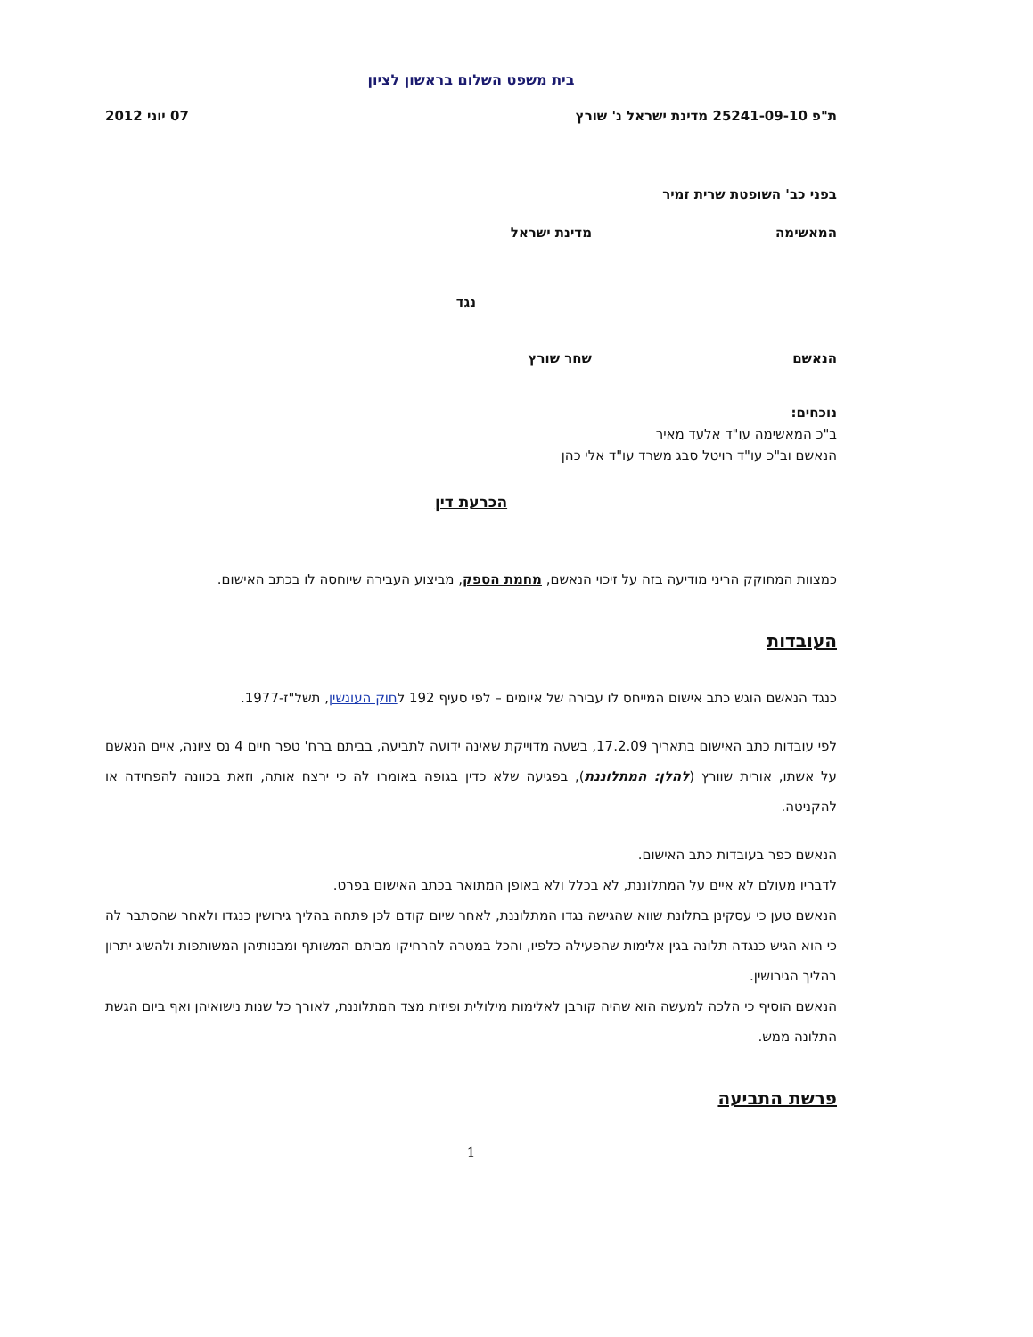בית משפט השלום בראשון לציון
ת"פ 25241-09-10 מדינת ישראל נ' שורץ 07 יוני 2012
בפני כב' השופטת שרית זמיר
המאשימה מדינת ישראל
נגד
הנאשם שחר שורץ
נוכחים:
ב"כ המאשימה עו"ד אלעד מאיר
הנאשם וב"כ עו"ד רויטל סבג משרד עו"ד אלי כהן
הכרעת דין
כמצוות המחוקק הריני מודיעה בזה על זיכוי הנאשם, מחמת הספק, מביצוע העבירה שיוחסה לו בכתב האישום.
העובדות
כנגד הנאשם הוגש כתב אישום המייחס לו עבירה של איומים – לפי סעיף 192 לחוק העונשין, תשל"ז-1977.
לפי עובדות כתב האישום בתאריך 17.2.09, בשעה מדוייקת שאינה ידועה לתביעה, בביתם ברח' טפר חיים 4 נס ציונה, איים הנאשם על אשתו, אורית שוורץ (להלן: המתלוננת), בפגיעה שלא כדין בגופה באומרו לה כי ירצח אותה, וזאת בכוונה להפחידה או להקניטה.
הנאשם כפר בעובדות כתב האישום.
לדבריו מעולם לא איים על המתלוננת, לא בכלל ולא באופן המתואר בכתב האישום בפרט.
הנאשם טען כי עסקינן בתלונת שווא שהגישה נגדו המתלוננת, לאחר שיום קודם לכן פתחה בהליך גירושין כנגדו ולאחר שהסתבר לה כי הוא הגיש כנגדה תלונה בגין אלימות שהפעילה כלפיו, והכל במטרה להרחיקו מביתם המשותף ומבנותיהן המשותפות ולהשיג יתרון בהליך הגירושין.
הנאשם הוסיף כי הלכה למעשה הוא שהיה קורבן לאלימות מילולית ופיזית מצד המתלוננת, לאורך כל שנות נישואיהן ואף ביום הגשת התלונה ממש.
פרשת התביעה
1